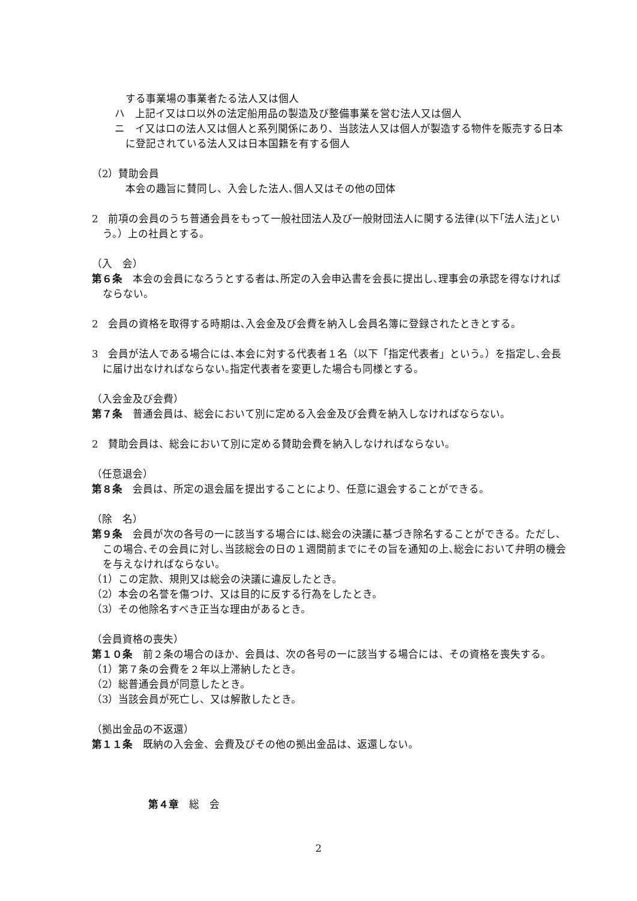する事業場の事業者たる法人又は個人
ハ　上記イ又はロ以外の法定船用品の製造及び整備事業を営む法人又は個人
ニ　イ又はロの法人又は個人と系列関係にあり、当該法人又は個人が製造する物件を販売する日本に登記されている法人又は日本国籍を有する個人
（2）賛助会員
本会の趣旨に賛同し、入会した法人､個人又はその他の団体
2　前項の会員のうち普通会員をもって一般社団法人及び一般財団法人に関する法律(以下｢法人法｣という。）上の社員とする。
（入　会）
第６条　本会の会員になろうとする者は､所定の入会申込書を会長に提出し､理事会の承認を得なければならない。
2　会員の資格を取得する時期は､入会金及び会費を納入し会員名簿に登録されたときとする。
3　会員が法人である場合には､本会に対する代表者１名（以下「指定代表者」という。）を指定し､会長に届け出なければならない｡指定代表者を変更した場合も同様とする。
（入会金及び会費）
第７条　普通会員は、総会において別に定める入会金及び会費を納入しなければならない。
2　賛助会員は、総会において別に定める賛助会費を納入しなければならない。
（任意退会）
第８条　会員は、所定の退会届を提出することにより、任意に退会することができる。
（除　名）
第９条　会員が次の各号の一に該当する場合には､総会の決議に基づき除名することができる。ただし､この場合､その会員に対し､当該総会の日の１週間前までにその旨を通知の上､総会において弁明の機会を与えなければならない。
（1）この定款、規則又は総会の決議に違反したとき。
（2）本会の名誉を傷つけ、又は目的に反する行為をしたとき。
（3）その他除名すべき正当な理由があるとき。
（会員資格の喪失）
第１０条　前２条の場合のほか、会員は、次の各号の一に該当する場合には、その資格を喪失する。
（1）第７条の会費を２年以上滞納したとき。
（2）総普通会員が同意したとき。
（3）当該会員が死亡し、又は解散したとき。
（拠出金品の不返還）
第１１条　既納の入会金、会費及びその他の拠出金品は、返還しない。
第４章　総　会
2